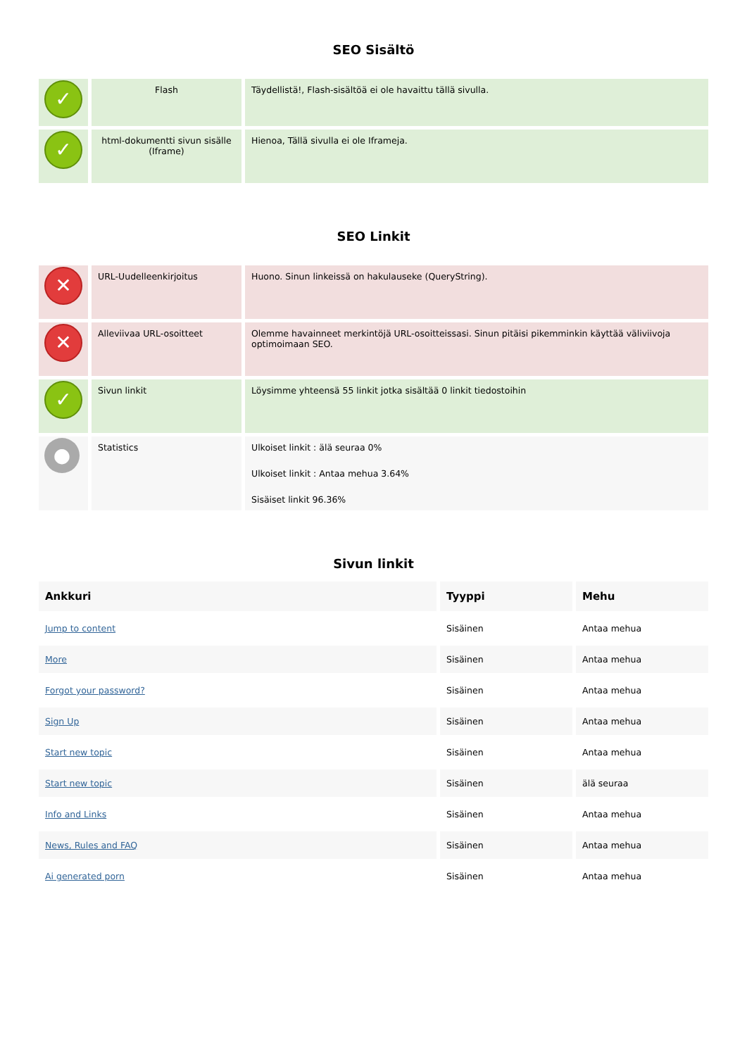SEO Sisältö
| ✓ | Flash | Täydellistä!, Flash-sisältöä ei ole havaittu tällä sivulla. |
| ✓ | html-dokumentti sivun sisälle (Iframe) | Hienoa, Tällä sivulla ei ole Iframeja. |
SEO Linkit
| ✕ | URL-Uudelleenkirjoitus | Huono. Sinun linkeissä on hakulauseke (QueryString). |
| ✕ | Alleviivaa URL-osoitteet | Olemme havainneet merkintöjä URL-osoitteissasi. Sinun pitäisi pikemminkin käyttää väliviivoja optimoimaan SEO. |
| ✓ | Sivun linkit | Löysimme yhteensä 55 linkit jotka sisältää 0 linkit tiedostoihin |
| ● | Statistics | Ulkoiset linkit : älä seuraa 0% Ulkoiset linkit : Antaa mehua 3.64% Sisäiset linkit 96.36% |
Sivun linkit
| Ankkuri | Tyyppi | Mehu |
| --- | --- | --- |
| Jump to content | Sisäinen | Antaa mehua |
| More | Sisäinen | Antaa mehua |
| Forgot your password? | Sisäinen | Antaa mehua |
| Sign Up | Sisäinen | Antaa mehua |
| Start new topic | Sisäinen | Antaa mehua |
| Start new topic | Sisäinen | älä seuraa |
| Info and Links | Sisäinen | Antaa mehua |
| News, Rules and FAQ | Sisäinen | Antaa mehua |
| Ai generated porn | Sisäinen | Antaa mehua |